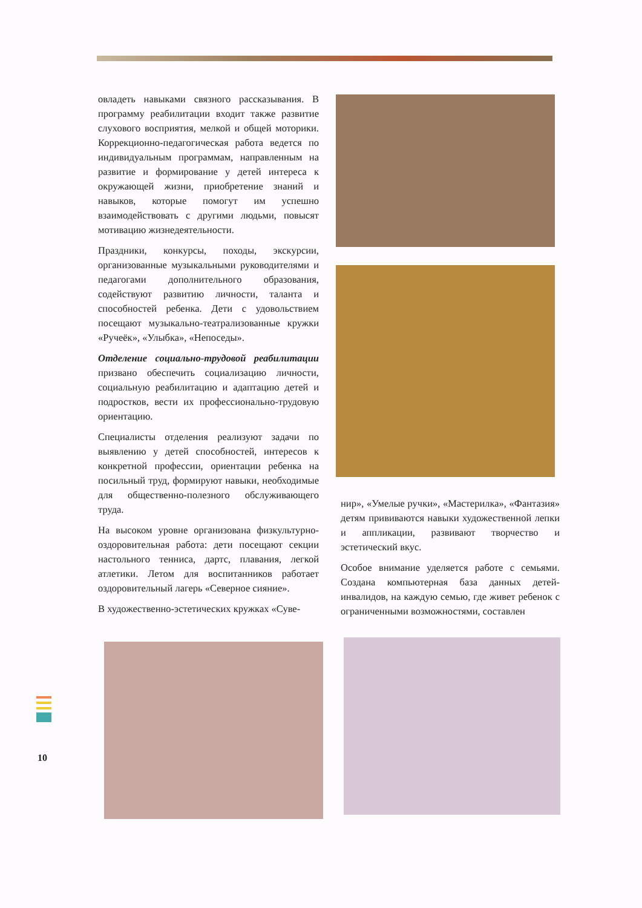овладеть навыками связного рассказывания. В программу реабилитации входит также развитие слухового восприятия, мелкой и общей моторики. Коррекционно-педагогическая работа ведется по индивидуальным программам, направленным на развитие и формирование у детей интереса к окружающей жизни, приобретение знаний и навыков, которые помогут им успешно взаимодействовать с другими людьми, повысят мотивацию жизнедеятельности.
Праздники, конкурсы, походы, экскурсии, организованные музыкальными руководителями и педагогами дополнительного образования, содействуют развитию личности, таланта и способностей ребенка. Дети с удовольствием посещают музыкально-театрализованные кружки «Ручеёк», «Улыбка», «Непоседы».
Отделение социально-трудовой реабилитации призвано обеспечить социализацию личности, социальную реабилитацию и адаптацию детей и подростков, вести их профессионально-трудовую ориентацию.
Специалисты отделения реализуют задачи по выявлению у детей способностей, интересов к конкретной профессии, ориентации ребенка на посильный труд, формируют навыки, необходимые для общественно-полезного обслуживающего труда.
На высоком уровне организована физкультурно-оздоровительная работа: дети посещают секции настольного тенниса, дартс, плавания, легкой атлетики. Летом для воспитанников работает оздоровительный лагерь «Северное сияние».
В художественно-эстетических кружках «Суве-
нир», «Умелые ручки», «Мастерилка», «Фантазия» детям прививаются навыки художественной лепки и аппликации, развивают творчество и эстетический вкус.
Особое внимание уделяется работе с семьями. Создана компьютерная база данных детей-инвалидов, на каждую семью, где живет ребенок с ограниченными возможностями, составлен
10